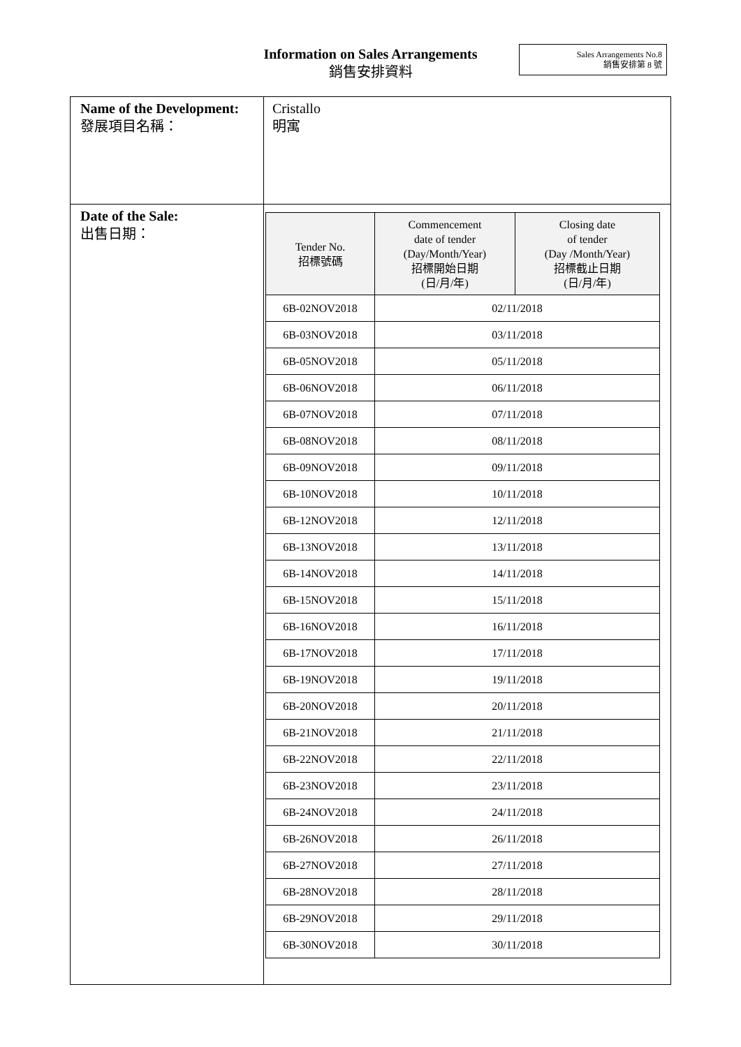Information on Sales Arrangements
銷售安排資料
Sales Arrangements No.8
銷售安排第 8 號
| Name of the Development: 發展項目名稱： | Cristallo 明寓 |
| Date of the Sale: 出售日期： | / Tender No. 招標號碼 / Commencement date of tender (Day/Month/Year) 招標開始日期 (日/月/年) / Closing date of tender (Day /Month/Year) 招標截止日期 (日/月/年) / / --- / --- / --- / / 6B-02NOV2018 / 02/11/2018 / / / 6B-03NOV2018 / 03/11/2018 / / / 6B-05NOV2018 / 05/11/2018 / / / 6B-06NOV2018 / 06/11/2018 / / / 6B-07NOV2018 / 07/11/2018 / / / 6B-08NOV2018 / 08/11/2018 / / / 6B-09NOV2018 / 09/11/2018 / / / 6B-10NOV2018 / 10/11/2018 / / / 6B-12NOV2018 / 12/11/2018 / / / 6B-13NOV2018 / 13/11/2018 / / / 6B-14NOV2018 / 14/11/2018 / / / 6B-15NOV2018 / 15/11/2018 / / / 6B-16NOV2018 / 16/11/2018 / / / 6B-17NOV2018 / 17/11/2018 / / / 6B-19NOV2018 / 19/11/2018 / / / 6B-20NOV2018 / 20/11/2018 / / / 6B-21NOV2018 / 21/11/2018 / / / 6B-22NOV2018 / 22/11/2018 / / / 6B-23NOV2018 / 23/11/2018 / / / 6B-24NOV2018 / 24/11/2018 / / / 6B-26NOV2018 / 26/11/2018 / / / 6B-27NOV2018 / 27/11/2018 / / / 6B-28NOV2018 / 28/11/2018 / / / 6B-29NOV2018 / 29/11/2018 / / / 6B-30NOV2018 / 30/11/2018 / / |